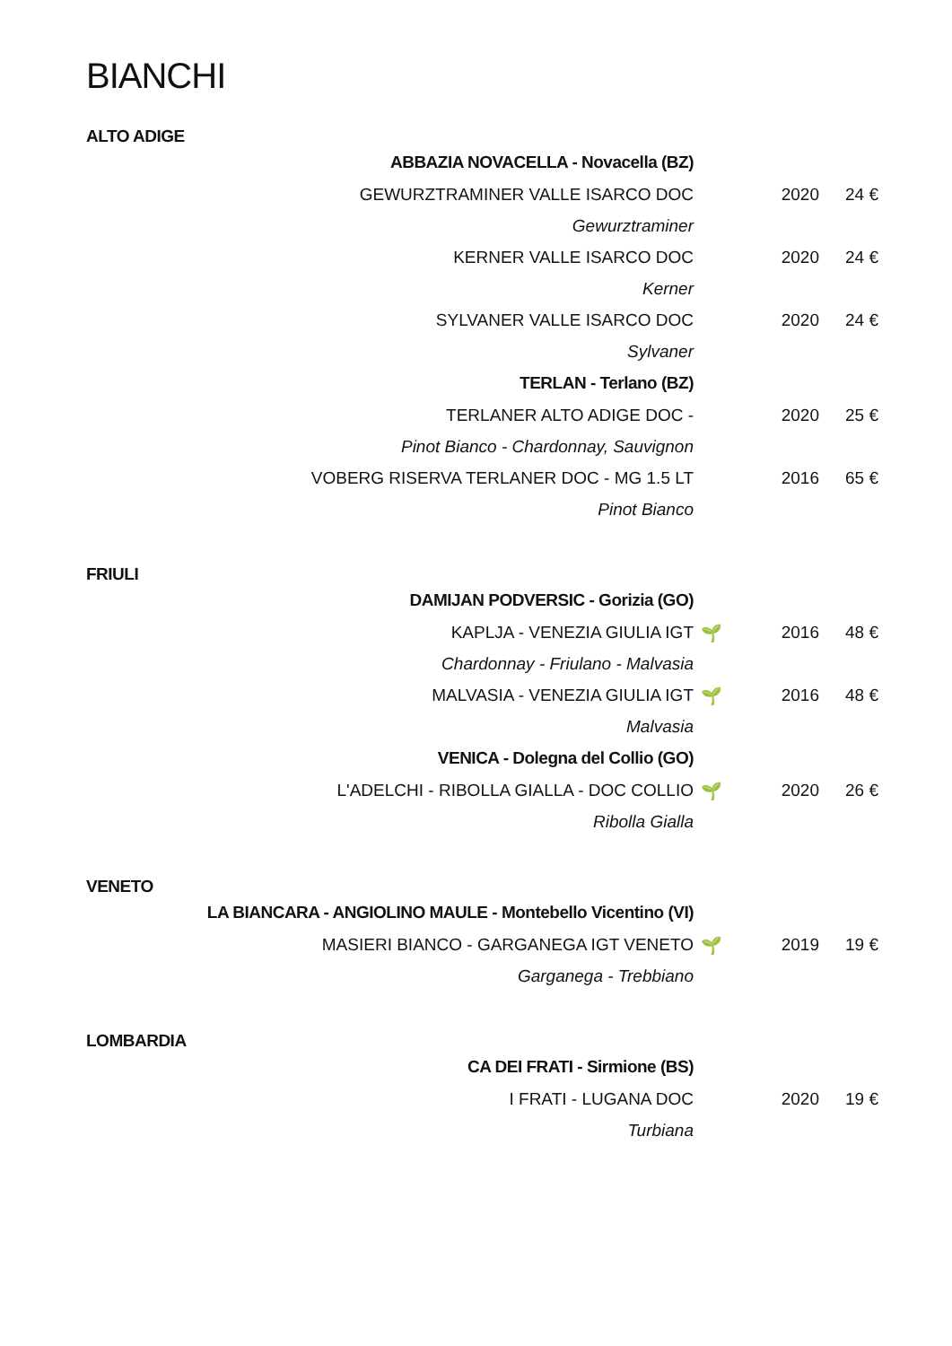BIANCHI
ALTO ADIGE
| ABBAZIA NOVACELLA - Novacella (BZ) | | | |
| GEWURZTRAMINER VALLE ISARCO DOC | | 2020 | 24 € |
| Gewurztraminer | | | |
| KERNER VALLE ISARCO DOC | | 2020 | 24 € |
| Kerner | | | |
| SYLVANER VALLE ISARCO DOC | | 2020 | 24 € |
| Sylvaner | | | |
| TERLAN - Terlano (BZ) | | | |
| TERLANER ALTO ADIGE DOC - | | 2020 | 25 € |
| Pinot Bianco - Chardonnay, Sauvignon | | | |
| VOBERG RISERVA TERLANER DOC - MG 1.5 LT | | 2016 | 65 € |
| Pinot Bianco | | | |
FRIULI
| DAMIJAN PODVERSIC - Gorizia (GO) | | | |
| KAPLJA - VENEZIA GIULIA IGT | 🌱 | 2016 | 48 € |
| Chardonnay - Friulano - Malvasia | | | |
| MALVASIA - VENEZIA GIULIA IGT | 🌱 | 2016 | 48 € |
| Malvasia | | | |
| VENICA - Dolegna del Collio (GO) | | | |
| L'ADELCHI - RIBOLLA GIALLA - DOC COLLIO | 🌱 | 2020 | 26 € |
| Ribolla Gialla | | | |
VENETO
| LA BIANCARA - ANGIOLINO MAULE - Montebello Vicentino (VI) | | | |
| MASIERI BIANCO - GARGANEGA IGT VENETO | 🌱 | 2019 | 19 € |
| Garganega - Trebbiano | | | |
LOMBARDIA
| CA DEI FRATI - Sirmione (BS) | | | |
| I FRATI - LUGANA DOC | | 2020 | 19 € |
| Turbiana | | | |